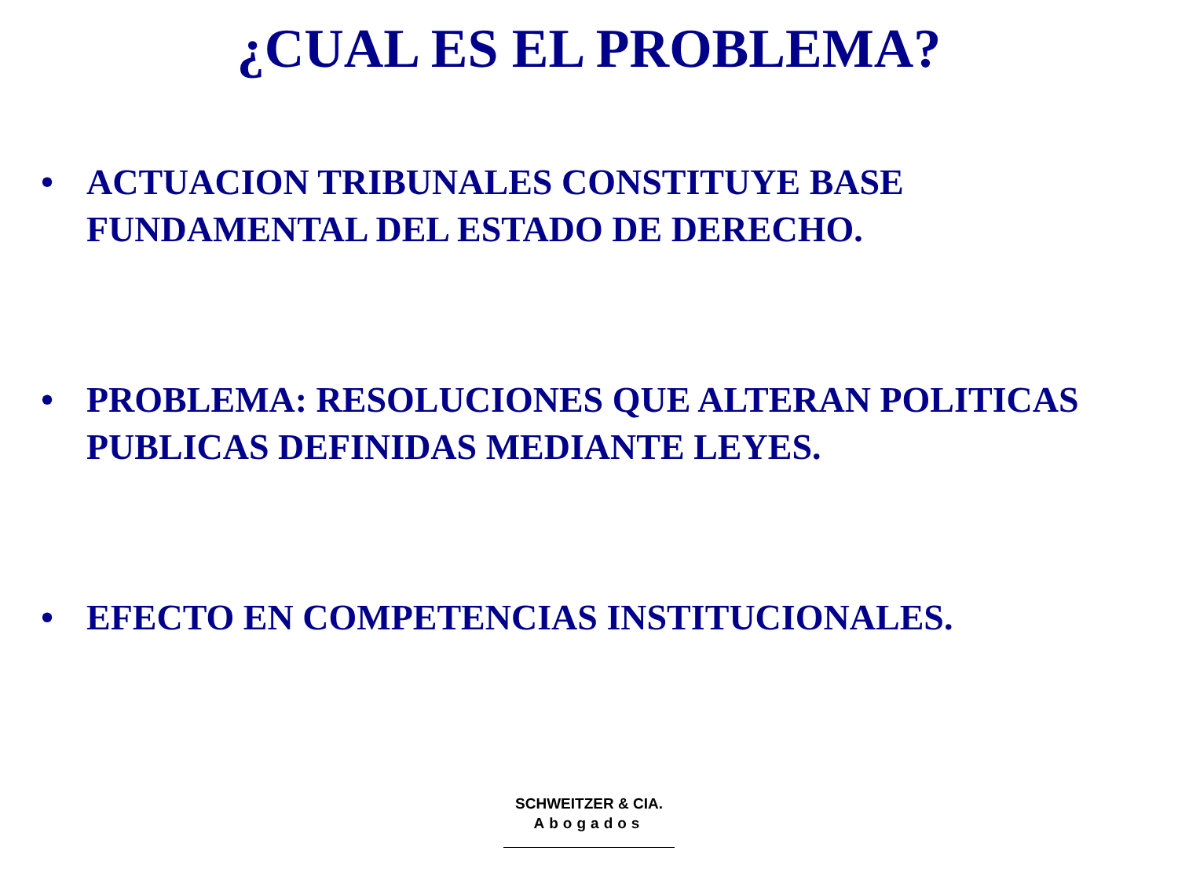¿CUAL ES EL PROBLEMA?
• ACTUACION TRIBUNALES CONSTITUYE BASE FUNDAMENTAL DEL ESTADO DE DERECHO.
• PROBLEMA: RESOLUCIONES QUE ALTERAN POLITICAS PUBLICAS DEFINIDAS MEDIANTE LEYES.
• EFECTO EN COMPETENCIAS INSTITUCIONALES.
SCHWEITZER & CIA.
Abogados